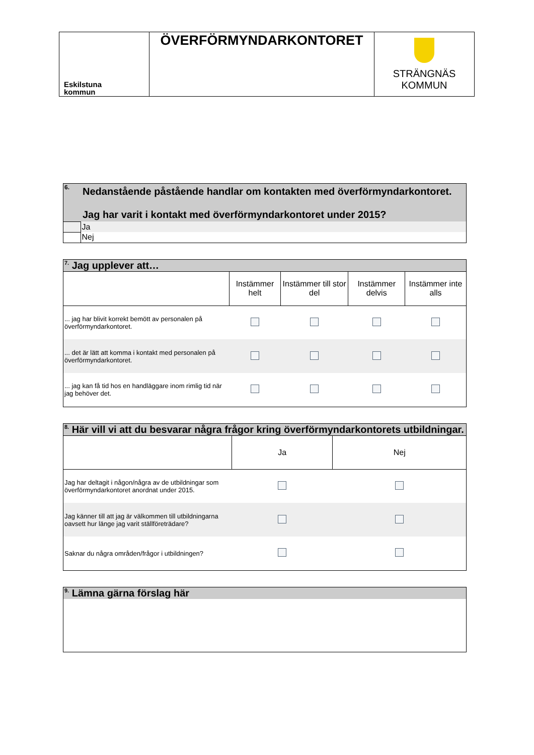| Eskilstuna kommun | ÖVERFÖRMYNDARKONTORET | STRÄNGNÄS KOMMUN |
| 6. | Nedanstående påstående handlar om kontakten med överförmyndarkontoret. Jag har varit i kontakt med överförmyndarkontoret under 2015? |
| | Ja |
| | Nej |
| <sup>7.</sup> Jag upplever att… | | | | |
| | Instämmer helt | Instämmer till stor del | Instämmer delvis | Instämmer inte alls |
| ... jag har blivit korrekt bemött av personalen på överförmyndarkontoret. | | | | |
| ... det är lätt att komma i kontakt med personalen på överförmyndarkontoret. | | | | |
| ... jag kan få tid hos en handläggare inom rimlig tid när jag behöver det. | | | | |
| <sup>8.</sup> Här vill vi att du besvarar några frågor kring överförmyndarkontorets utbildningar. | | |
| | Ja | Nej |
| Jag har deltagit i någon/några av de utbildningar som överförmyndarkontoret anordnat under 2015. | | |
| Jag känner till att jag är välkommen till utbildningarna oavsett hur länge jag varit ställföreträdare? | | |
| Saknar du några områden/frågor i utbildningen? | | |
| <sup>9.</sup> Lämna gärna förslag här |